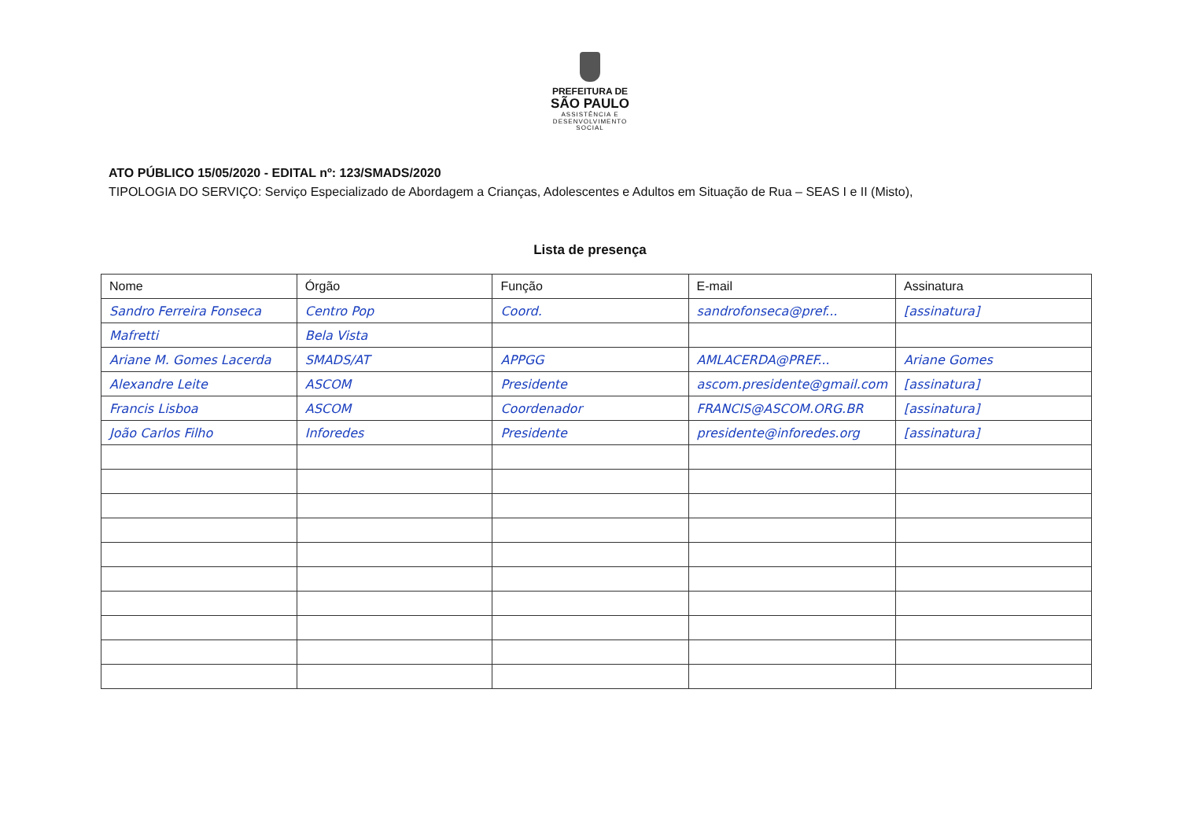PREFEITURA DE
SÃO PAULO
ASSISTÊNCIA E
DESENVOLVIMENTO
SOCIAL
ATO PÚBLICO 15/05/2020 - EDITAL nº: 123/SMADS/2020
TIPOLOGIA DO SERVIÇO: Serviço Especializado de Abordagem a Crianças, Adolescentes e Adultos em Situação de Rua – SEAS I e II (Misto),
Lista de presença
| Nome | Órgão | Função | E-mail | Assinatura |
| --- | --- | --- | --- | --- |
| Sandro Ferreira Fonseca | Centro Pop | Coord. | sandrofonseca@pref... | [assinatura] |
| Mafretti | Bela Vista | | | |
| Ariane M. Gomes Lacerda | SMADS/AT | APPGG | AMLACERDA@PREF... | Ariane Gomes |
| Alexandre Leite | ASCOM | Presidente | ascom.presidente@gmail.com | [assinatura] |
| Francis Lisboa | ASCOM | Coordenador | FRANCIS@ASCOM.ORG.BR | [assinatura] |
| João Carlos Filho | Inforedes | Presidente | presidente@inforedes.org | [assinatura] |